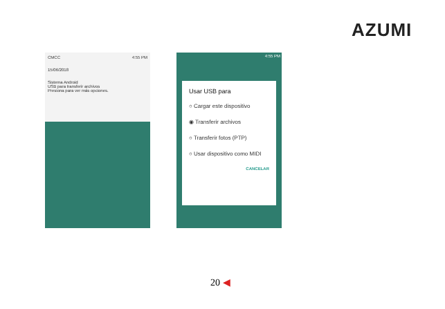AZUMI
CMCC 4:55 PM
15/06/2018
Sistema Android
USB para transferir archivos
Presiona para ver más opciones.
4:55 PM
Usar USB para
○ Cargar este dispositivo
◉ Transferir archivos
○ Transferir fotos (PTP)
○ Usar dispositivo como MIDI
CANCELAR
20 ◀